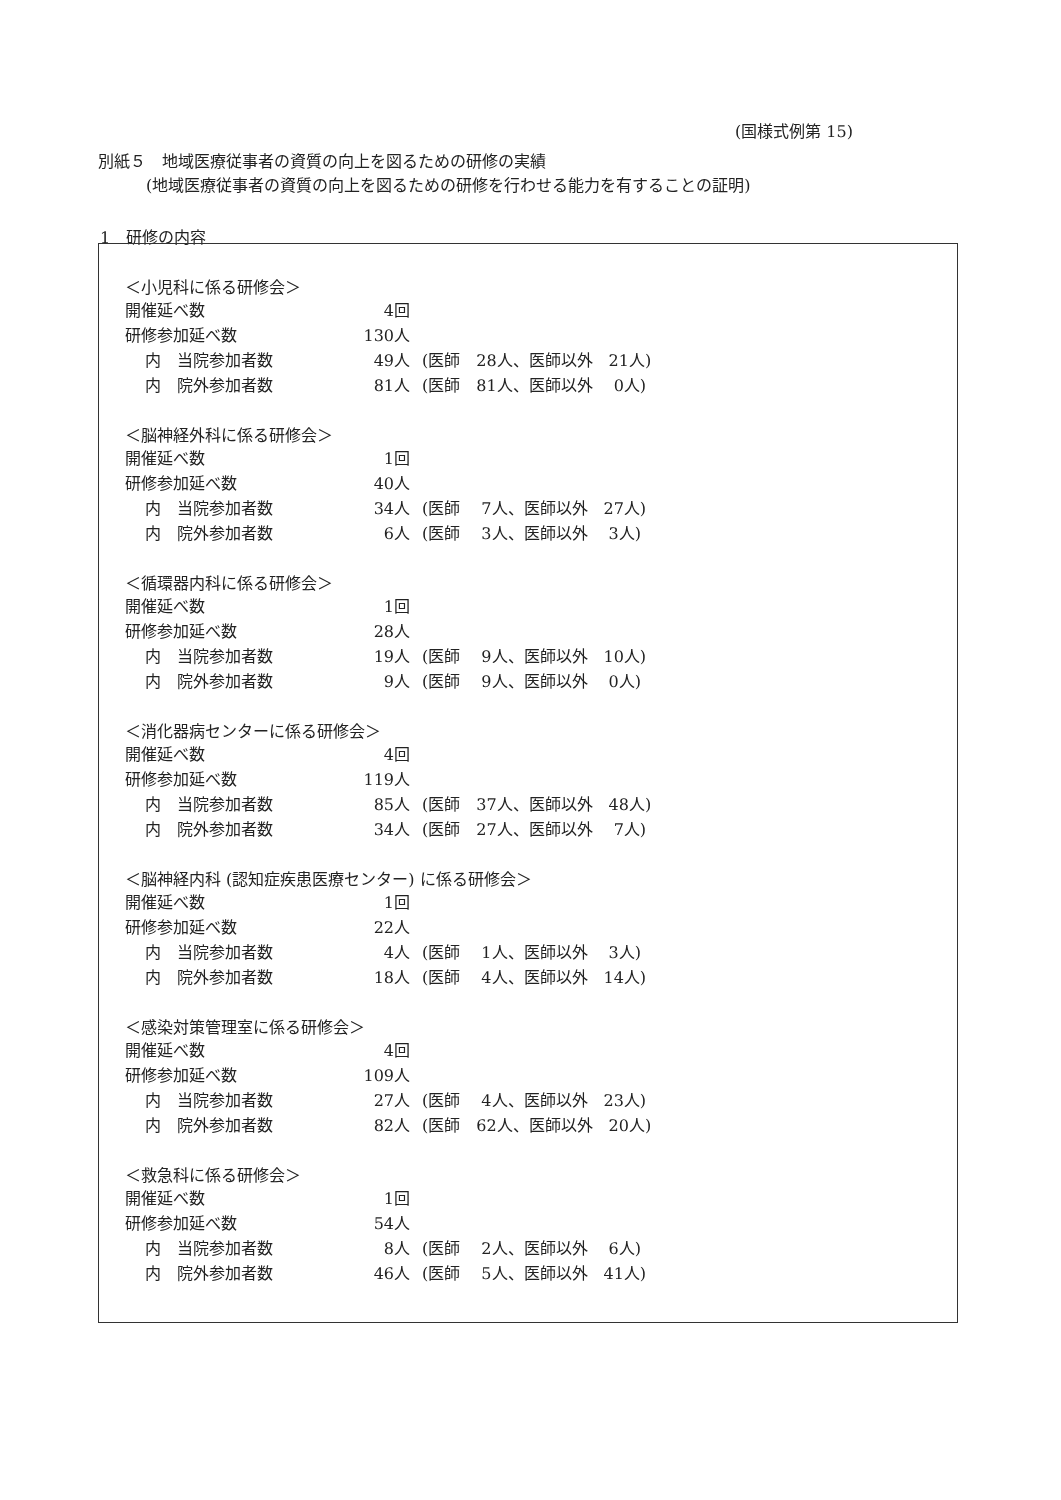(国様式例第 15)
別紙５　地域医療従事者の資質の向上を図るための研修の実績
　　　(地域医療従事者の資質の向上を図るための研修を行わせる能力を有することの証明)
1　研修の内容
＜小児科に係る研修会＞
開催延べ数 4回
研修参加延べ数 130人
内　当院参加者数 49人 (医師　28人、医師以外　21人)
内　院外参加者数 81人 (医師　81人、医師以外　 0人)
＜脳神経外科に係る研修会＞
開催延べ数 1回
研修参加延べ数 40人
内　当院参加者数 34人 (医師　 7人、医師以外　27人)
内　院外参加者数 6人 (医師　 3人、医師以外　 3人)
＜循環器内科に係る研修会＞
開催延べ数 1回
研修参加延べ数 28人
内　当院参加者数 19人 (医師　 9人、医師以外　10人)
内　院外参加者数 9人 (医師　 9人、医師以外　 0人)
＜消化器病センターに係る研修会＞
開催延べ数 4回
研修参加延べ数 119人
内　当院参加者数 85人 (医師　37人、医師以外　48人)
内　院外参加者数 34人 (医師　27人、医師以外　 7人)
＜脳神経内科 (認知症疾患医療センター) に係る研修会＞
開催延べ数 1回
研修参加延べ数 22人
内　当院参加者数 4人 (医師　 1人、医師以外　 3人)
内　院外参加者数 18人 (医師　 4人、医師以外　14人)
＜感染対策管理室に係る研修会＞
開催延べ数 4回
研修参加延べ数 109人
内　当院参加者数 27人 (医師　 4人、医師以外　23人)
内　院外参加者数 82人 (医師　62人、医師以外　20人)
＜救急科に係る研修会＞
開催延べ数 1回
研修参加延べ数 54人
内　当院参加者数 8人 (医師　 2人、医師以外　 6人)
内　院外参加者数 46人 (医師　 5人、医師以外　41人)